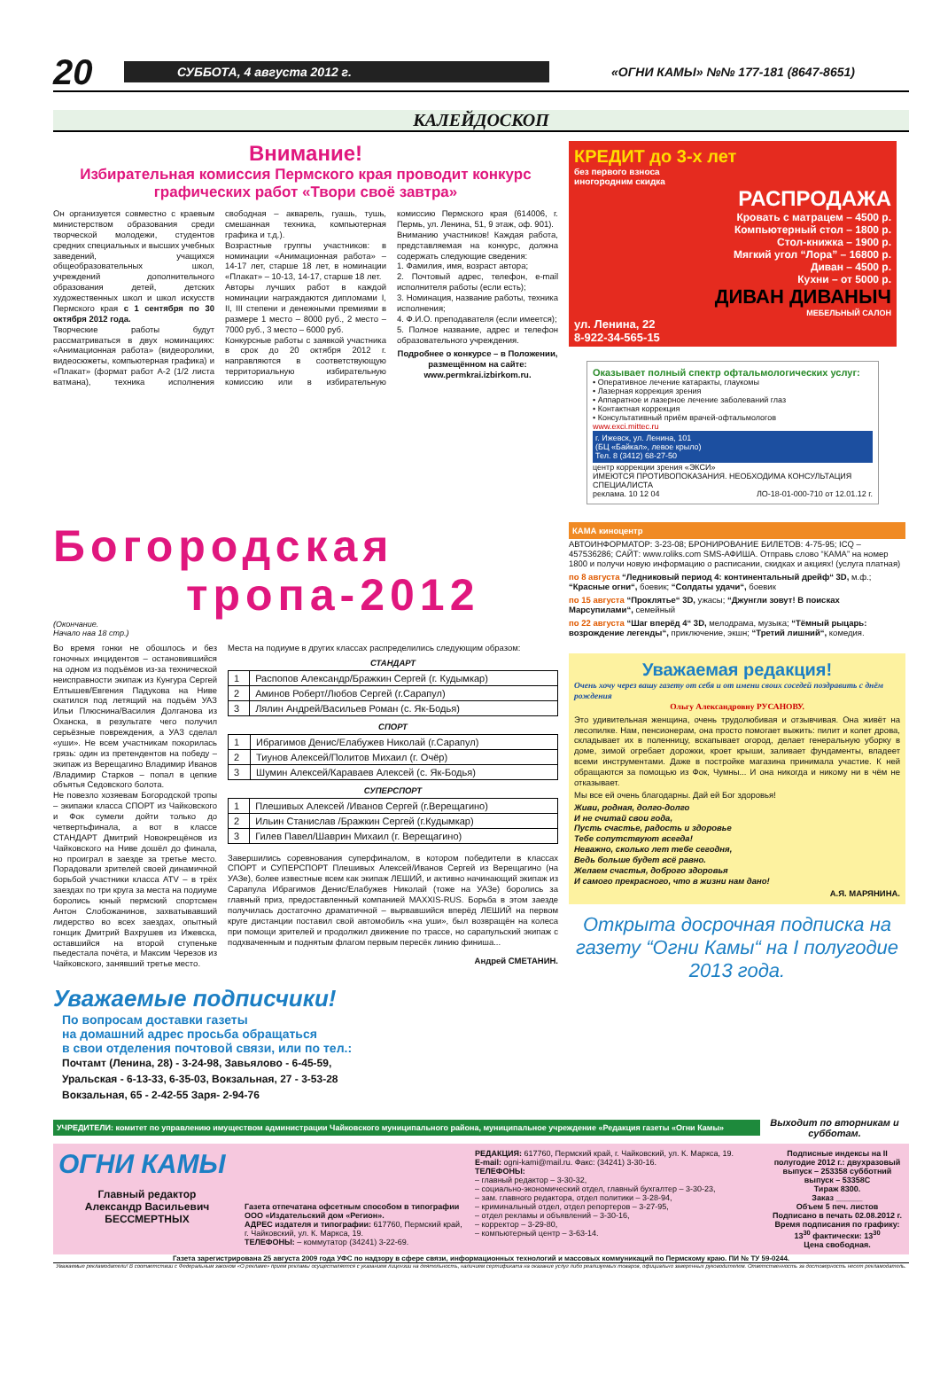20
СУББОТА, 4 августа 2012 г.
«ОГНИ КАМЫ» №№ 177-181 (8647-8651)
КАЛЕЙДОСКОП
Внимание!
Избирательная комиссия Пермского края проводит конкурс графических работ «Твори своё завтра»
Он организуется совместно с краевым министерством образования среди творческой молодежи, студентов средних специальных и высших учебных заведений, учащихся общеобразовательных школ, учреждений дополнительного образования детей, детских художественных школ и школ искусств Пермского края с 1 сентября по 30 октября 2012 года.
Творческие работы будут рассматриваться в двух номинациях: «Анимационная работа» (видеоролики, видеосюжеты, компьютерная графика) и «Плакат» (формат работ А-2 (1/2 листа ватмана), техника исполнения свободная – акварель, гуашь, тушь, смешанная техника, компьютерная графика и т.д.).
Возрастные группы участников: в номинации «Анимационная работа» – 14-17 лет, старше 18 лет, в номинации «Плакат» – 10-13, 14-17, старше 18 лет.
Авторы лучших работ в каждой номинации награждаются дипломами I, II, III степени и денежными премиями в размере 1 место – 8000 руб., 2 место – 7000 руб., 3 место – 6000 руб.
Конкурсные работы с заявкой участника в срок до 20 октября 2012 г. направляются в соответствующую территориальную избирательную комиссию или в избирательную комиссию Пермского края (614006, г. Пермь, ул. Ленина, 51, 9 этаж, оф. 901).
Вниманию участников! Каждая работа, представляемая на конкурс, должна содержать следующие сведения:
1. Фамилия, имя, возраст автора;
2. Почтовый адрес, телефон, e-mail исполнителя работы (если есть);
3. Номинация, название работы, техника исполнения;
4. Ф.И.О. преподавателя (если имеется);
5. Полное название, адрес и телефон образовательного учреждения.
Подробнее о конкурсе – в Положении, размещённом на сайте: www.permkrai.izbirkom.ru.
КРЕДИТ до 3-х лет
без первого взноса
иногородним скидка
РАСПРОДАЖА
Кровать с матрацем – 4500 р.
Компьютерный стол – 1800 р.
Стол-книжка – 1900 р.
Мягкий угол “Лора” – 16800 р.
Диван – 4500 р.
Кухни – от 5000 р.
ДИВАН ДИВАНЫЧ
МЕБЕЛЬНЫЙ САЛОН
ул. Ленина, 22
8-922-34-565-15
Оказывает полный спектр офтальмологических услуг:
• Оперативное лечение катаракты, глаукомы
• Лазерная коррекция зрения
• Аппаратное и лазерное лечение заболеваний глаз
• Контактная коррекция
• Консультативный приём врачей-офтальмологов
www.exci.mittec.ru
г. Ижевск, ул. Ленина, 101
(БЦ «Байкал», левое крыло)
Тел. 8 (3412) 68-27-50
центр коррекции зрения «ЭКСИ»
ИМЕЮТСЯ ПРОТИВОПОКАЗАНИЯ. НЕОБХОДИМА КОНСУЛЬТАЦИЯ СПЕЦИАЛИСТА
реклама. 10 12 04 ЛО-18-01-000-710 от 12.01.12 г.
Богородская
тропа-2012
(Окончание.
Начало наа 18 стр.)
Во время гонки не обошлось и без гоночных инцидентов – остановившийся на одном из подъёмов из-за технической неисправности экипаж из Кунгура Сергей Елтышев/Евгения Падукова на Ниве скатился под летящий на подъём УАЗ Ильи Плюснина/Василия Долганова из Оханска, в результате чего получил серьёзные повреждения, а УАЗ сделал «уши». Не всем участникам покорилась грязь: один из претендентов на победу – экипаж из Верещагино Владимир Иванов /Владимир Старков – попал в цепкие объятья Седовского болота.
Не повезло хозяевам Богородской тропы – экипажи класса СПОРТ из Чайковского и Фок сумели дойти только до четвертьфинала, а вот в классе СТАНДАРТ Дмитрий Новокрещёнов из Чайковского на Ниве дошёл до финала, но проиграл в заезде за третье место. Порадовали зрителей своей динамичной борьбой участники класса ATV – в трёх заездах по три круга за места на подиуме боролись юный пермский спортсмен Антон Слобожанинов, захватывавший лидерство во всех заездах, опытный гонщик Дмитрий Вахрушев из Ижевска, оставшийся на второй ступеньке пьедестала почёта, и Максим Черезов из Чайковского, занявший третье место.
Места на подиуме в других классах распределились следующим образом:
СТАНДАРТ
| 1 | Распопов Александр/Бражкин Сергей (г. Кудымкар) |
| 2 | Аминов Роберт/Любов Сергей (г.Сарапул) |
| 3 | Лялин Андрей/Васильев Роман (с. Як-Бодья) |
СПОРТ
| 1 | Ибрагимов Денис/Елабужев Николай (г.Сарапул) |
| 2 | Тиунов Алексей/Политов Михаил (г. Очёр) |
| 3 | Шумин Алексей/Караваев Алексей (с. Як-Бодья) |
СУПЕРСПОРТ
| 1 | Плешивых Алексей /Иванов Сергей (г.Верещагино) |
| 2 | Ильин Станислав /Бражкин Сергей (г.Кудымкар) |
| 3 | Гилев Павел/Шаврин Михаил (г. Верещагино) |
Завершились соревнования суперфиналом, в котором победители в классах СПОРТ и СУПЕРСПОРТ Плешивых Алексей/Иванов Сергей из Верещагино (на УАЗе), более известные всем как экипаж ЛЕШИЙ, и активно начинающий экипаж из Сарапула Ибрагимов Денис/Елабужев Николай (тоже на УАЗе) боролись за главный приз, предоставленный компанией MAXXIS-RUS. Борьба в этом заезде получилась достаточно драматичной – вырвавшийся вперёд ЛЕШИЙ на первом круге дистанции поставил свой автомобиль «на уши», был возвращён на колеса при помощи зрителей и продолжил движение по трассе, но сарапульский экипаж с подхваченным и поднятым флагом первым пересёк линию финиша...
Андрей СМЕТАНИН.
Уважаемые подписчики!
По вопросам доставки газеты
на домашний адрес просьба обращаться
в свои отделения почтовой связи, или по тел.:
Почтамт (Ленина, 28) - 3-24-98, Завьялово - 6-45-59,
Уральская - 6-13-33, 6-35-03, Вокзальная, 27 - 3-53-28
Вокзальная, 65 - 2-42-55 Заря- 2-94-76
КАМА киноцентр
АВТОИНФОРМАТОР: 3-23-08; БРОНИРОВАНИЕ БИЛЕТОВ: 4-75-95; ICQ – 457536286; САЙТ: www.roliks.com SMS-АФИША. Отправь слово “КАМА” на номер 1800 и получи новую информацию о расписании, скидках и акциях! (услуга платная)
по 8 августа “Ледниковый период 4: континентальный дрейф“ 3D, м.ф.; “Красные огни“, боевик; “Солдаты удачи“, боевик
по 15 августа “Проклятье“ 3D, ужасы; “Джунгли зовут! В поисках Марсупилами“, семейный
по 22 августа “Шаг вперёд 4“ 3D, мелодрама, музыка; “Тёмный рыцарь: возрождение легенды“, приключение, экшн; “Третий лишний“, комедия.
Уважаемая редакция!
Очень хочу через вашу газету от себя и от имени своих соседей поздравить с днём рождения
Ольгу Александровну РУСАНОВУ.
Это удивительная женщина, очень трудолюбивая и отзывчивая. Она живёт на лесопилке. Нам, пенсионерам, она просто помогает выжить: пилит и колет дрова, складывает их в поленницу, вскапывает огород, делает генеральную уборку в доме, зимой огребает дорожки, кроет крыши, заливает фундаменты, владеет всеми инструментами. Даже в постройке магазина принимала участие. К ней обращаются за помощью из Фок, Чумны... И она никогда и никому ни в чём не отказывает.
Мы все ей очень благодарны. Дай ей Бог здоровья!
Живи, родная, долго-долго
И не считай свои года,
Пусть счастье, радость и здоровье
Тебе сопутствуют всегда!
Неважно, сколько лет тебе сегодня,
Ведь больше будет всё равно.
Желаем счастья, доброго здоровья
И самого прекрасного, что в жизни нам дано!
А.Я. МАРЯНИНА.
Открыта досрочная подписка на газету “Огни Камы“ на I полугодие 2013 года.
УЧРЕДИТЕЛИ: комитет по управлению имуществом администрации Чайковского муниципального района, муниципальное учреждение «Редакция газеты «Огни Камы»
Выходит по вторникам и субботам.
ОГНИ КАМЫ
Главный редактор
Александр Васильевич БЕССМЕРТНЫХ
Газета отпечатана офсетным способом в типографии ООО «Издательский дом «Регион».
АДРЕС издателя и типографии: 617760, Пермский край, г. Чайковский, ул. К. Маркса, 19.
ТЕЛЕФОНЫ: – коммутатор (34241) 3-22-69.
РЕДАКЦИЯ: 617760, Пермский край, г. Чайковский, ул. К. Маркса, 19.
E-mail: ogni-kami@mail.ru. Факс: (34241) 3-30-16.
ТЕЛЕФОНЫ:
– главный редактор – 3-30-32,
– социально-экономический отдел, главный бухгалтер – 3-30-23,
– зам. главного редактора, отдел политики – 3-28-94,
– криминальный отдел, отдел репортеров – 3-27-95,
– отдел рекламы и объявлений – 3-30-16,
– корректор – 3-29-80,
– компьютерный центр – 3-63-14.
Подписные индексы на II полугодие 2012 г.: двухразовый выпуск – 253358 субботний выпуск – 53358С
Тираж 8300.
Заказ ______
Объем 5 печ. листов
Подписано в печать 02.08.2012 г.
Время подписания по графику: 13<sup>30</sup> фактически: 13<sup>30</sup>
Цена свободная.
Газета зарегистрирована 25 августа 2009 года УФС по надзору в сфере связи, информационных технологий и массовых коммуникаций по Пермскому краю. ПИ № ТУ 59-0244.
Уважаемые рекламодатели! В соответствии с Федеральным законом «О рекламе» прием рекламы осуществляется с указанием лицензии на деятельность, наличием сертификата на оказание услуг либо реализуемых товаров, официально заверенных руководителем. Ответственность за достоверность несет рекламодатель.